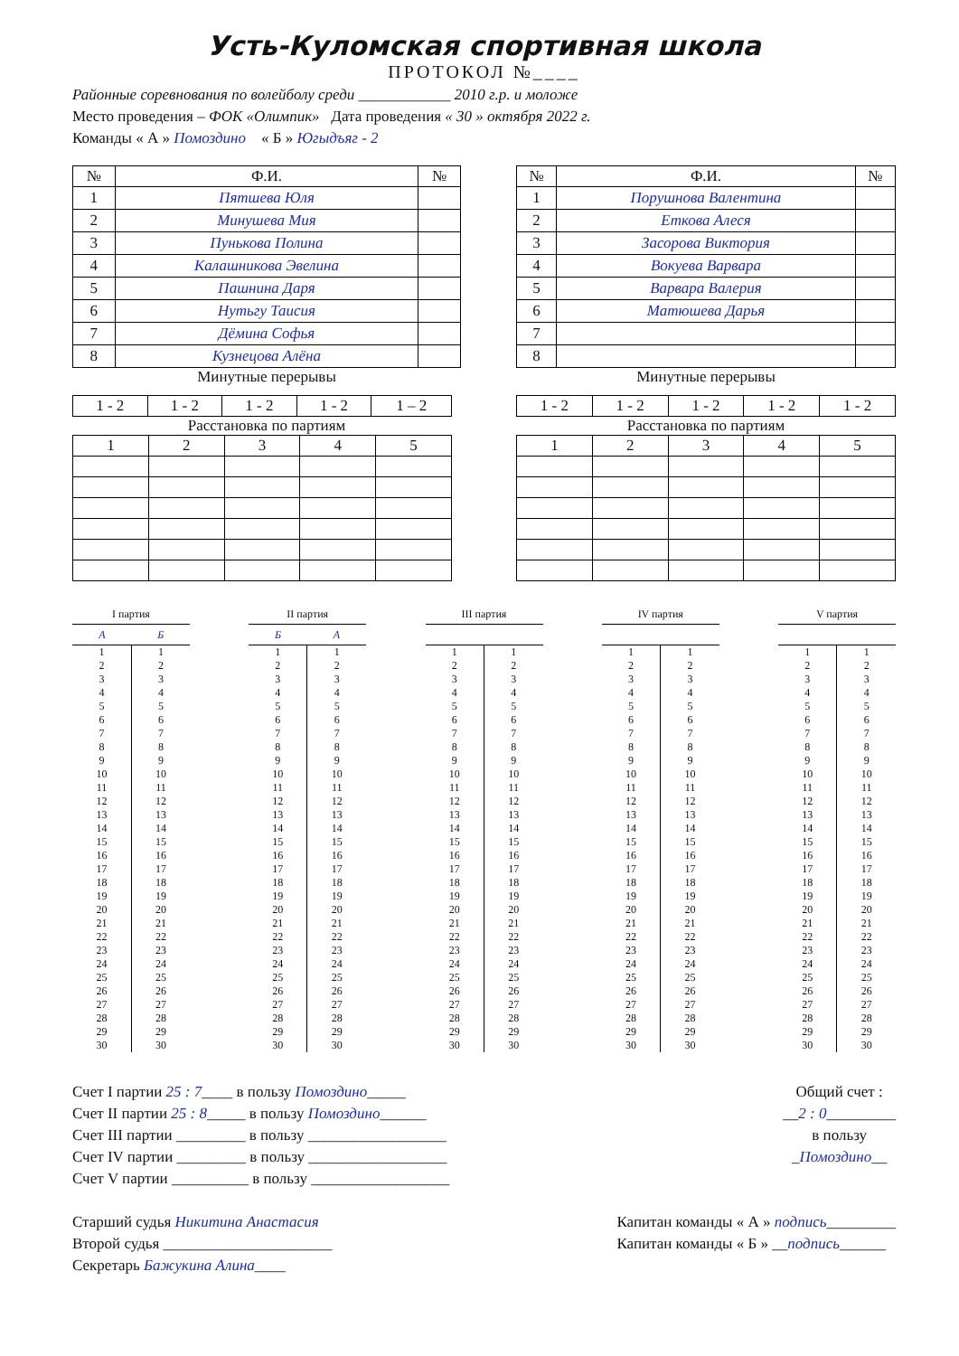Усть-Куломская спортивная школа
ПРОТОКОЛ №____
Районные соревнования по волейболу среди ____________ 2010 г.р. и моложе
Место проведения – ФОК «Олимпик» Дата проведения « 30 » октября 2022 г.
Команды « А » Помоздино « Б » Югыдъяг - 2
| № | Ф.И. | № |
| --- | --- | --- |
| 1 | Пятшева Юля | |
| 2 | Минушева Мия | |
| 3 | Пунькова Полина | |
| 4 | Калашникова Эвелина | |
| 5 | Пашнина Даря | |
| 6 | Нутьгу Таисия | |
| 7 | Дёмина Софья | |
| 8 | Кузнецова Алёна | |
Минутные перерывы
| 1 - 2 | 1 - 2 | 1 - 2 | 1 - 2 | 1 – 2 |
Расстановка по партиям
| 1 | 2 | 3 | 4 | 5 |
| № | Ф.И. | № |
| --- | --- | --- |
| 1 | Порушнова Валентина | |
| 2 | Еткова Алеся | |
| 3 | Засорова Виктория | |
| 4 | Вокуева Варвара | |
| 5 | Варвара Валерия | |
| 6 | Матюшева Дарья | |
| 7 | | |
| 8 | | |
Минутные перерывы
| 1 - 2 | 1 - 2 | 1 - 2 | 1 - 2 | 1 - 2 |
Расстановка по партиям
| 1 | 2 | 3 | 4 | 5 |
| I партия | |
| --- | --- |
| А | Б |
| 1 | 1 |
| 2 | 2 |
| 3 | 3 |
| 4 | 4 |
| 5 | 5 |
| 6 | 6 |
| 7 | 7 |
| 8 | 8 |
| 9 | 9 |
| 10 | 10 |
| 11 | 11 |
| 12 | 12 |
| 13 | 13 |
| 14 | 14 |
| 15 | 15 |
| 16 | 16 |
| 17 | 17 |
| 18 | 18 |
| 19 | 19 |
| 20 | 20 |
| 21 | 21 |
| 22 | 22 |
| 23 | 23 |
| 24 | 24 |
| 25 | 25 |
| 26 | 26 |
| 27 | 27 |
| 28 | 28 |
| 29 | 29 |
| 30 | 30 |
| II партия | |
| --- | --- |
| Б | А |
| 1 | 1 |
| 2 | 2 |
| 3 | 3 |
| 4 | 4 |
| 5 | 5 |
| 6 | 6 |
| 7 | 7 |
| 8 | 8 |
| 9 | 9 |
| 10 | 10 |
| 11 | 11 |
| 12 | 12 |
| 13 | 13 |
| 14 | 14 |
| 15 | 15 |
| 16 | 16 |
| 17 | 17 |
| 18 | 18 |
| 19 | 19 |
| 20 | 20 |
| 21 | 21 |
| 22 | 22 |
| 23 | 23 |
| 24 | 24 |
| 25 | 25 |
| 26 | 26 |
| 27 | 27 |
| 28 | 28 |
| 29 | 29 |
| 30 | 30 |
| III партия | |
| --- | --- |
| 1 | 1 |
| 2 | 2 |
| 3 | 3 |
| 4 | 4 |
| 5 | 5 |
| 6 | 6 |
| 7 | 7 |
| 8 | 8 |
| 9 | 9 |
| 10 | 10 |
| 11 | 11 |
| 12 | 12 |
| 13 | 13 |
| 14 | 14 |
| 15 | 15 |
| 16 | 16 |
| 17 | 17 |
| 18 | 18 |
| 19 | 19 |
| 20 | 20 |
| 21 | 21 |
| 22 | 22 |
| 23 | 23 |
| 24 | 24 |
| 25 | 25 |
| 26 | 26 |
| 27 | 27 |
| 28 | 28 |
| 29 | 29 |
| 30 | 30 |
| IV партия | |
| --- | --- |
| 1 | 1 |
| 2 | 2 |
| 3 | 3 |
| 4 | 4 |
| 5 | 5 |
| 6 | 6 |
| 7 | 7 |
| 8 | 8 |
| 9 | 9 |
| 10 | 10 |
| 11 | 11 |
| 12 | 12 |
| 13 | 13 |
| 14 | 14 |
| 15 | 15 |
| 16 | 16 |
| 17 | 17 |
| 18 | 18 |
| 19 | 19 |
| 20 | 20 |
| 21 | 21 |
| 22 | 22 |
| 23 | 23 |
| 24 | 24 |
| 25 | 25 |
| 26 | 26 |
| 27 | 27 |
| 28 | 28 |
| 29 | 29 |
| 30 | 30 |
| V партия | |
| --- | --- |
| 1 | 1 |
| 2 | 2 |
| 3 | 3 |
| 4 | 4 |
| 5 | 5 |
| 6 | 6 |
| 7 | 7 |
| 8 | 8 |
| 9 | 9 |
| 10 | 10 |
| 11 | 11 |
| 12 | 12 |
| 13 | 13 |
| 14 | 14 |
| 15 | 15 |
| 16 | 16 |
| 17 | 17 |
| 18 | 18 |
| 19 | 19 |
| 20 | 20 |
| 21 | 21 |
| 22 | 22 |
| 23 | 23 |
| 24 | 24 |
| 25 | 25 |
| 26 | 26 |
| 27 | 27 |
| 28 | 28 |
| 29 | 29 |
| 30 | 30 |
Счет I партии 25 : 7____ в пользу Помоздино_____
Счет II партии 25 : 8_____ в пользу Помоздино______
Счет III партии _________ в пользу __________________
Счет IV партии _________ в пользу __________________
Счет V партии __________ в пользу __________________
Общий счет :
__2 : 0_________
в пользу
_Помоздино__
Старший судья Никитина Анастасия
Второй судья ______________________
Секретарь Бажукина Алина____
Капитан команды « А » подпись_________
Капитан команды « Б » __подпись______